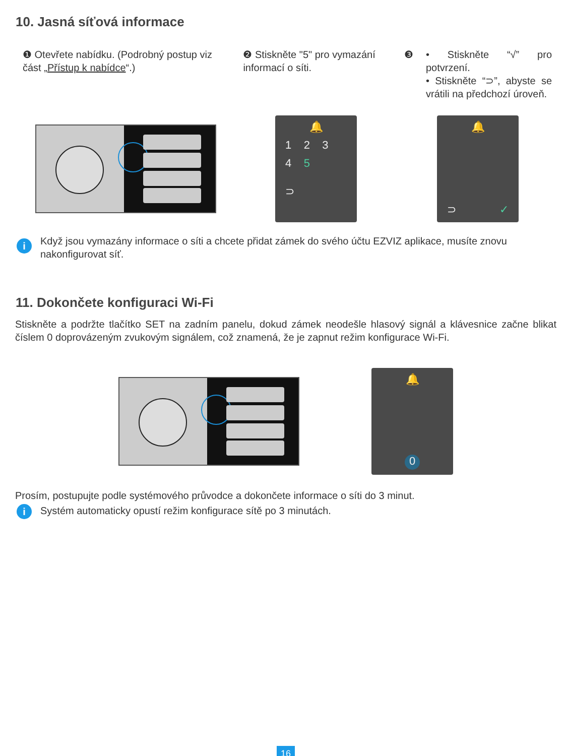10. Jasná síťová informace
❶ Otevřete nabídku. (Podrobný postup viz část „Přístup k nabídce“.)
❷ Stiskněte "5" pro vymazání informací o síti.
❸
• Stiskněte “√” pro potvrzení.
• Stiskněte “⊃”, abyste se vrátili na předchozí úroveň.
🔔
1 2 3
4 5
⊃
🔔
⊃ ✓
i
Když jsou vymazány informace o síti a chcete přidat zámek do svého účtu EZVIZ aplikace, musíte znovu nakonfigurovat síť.
11. Dokončete konfiguraci Wi-Fi
Stiskněte a podržte tlačítko SET na zadním panelu, dokud zámek neodešle hlasový signál a klávesnice začne blikat číslem 0 doprovázeným zvukovým signálem, což znamená, že je zapnut režim konfigurace Wi-Fi.
🔔
0
Prosím, postupujte podle systémového průvodce a dokončete informace o síti do 3 minut.
i
Systém automaticky opustí režim konfigurace sítě po 3 minutách.
16